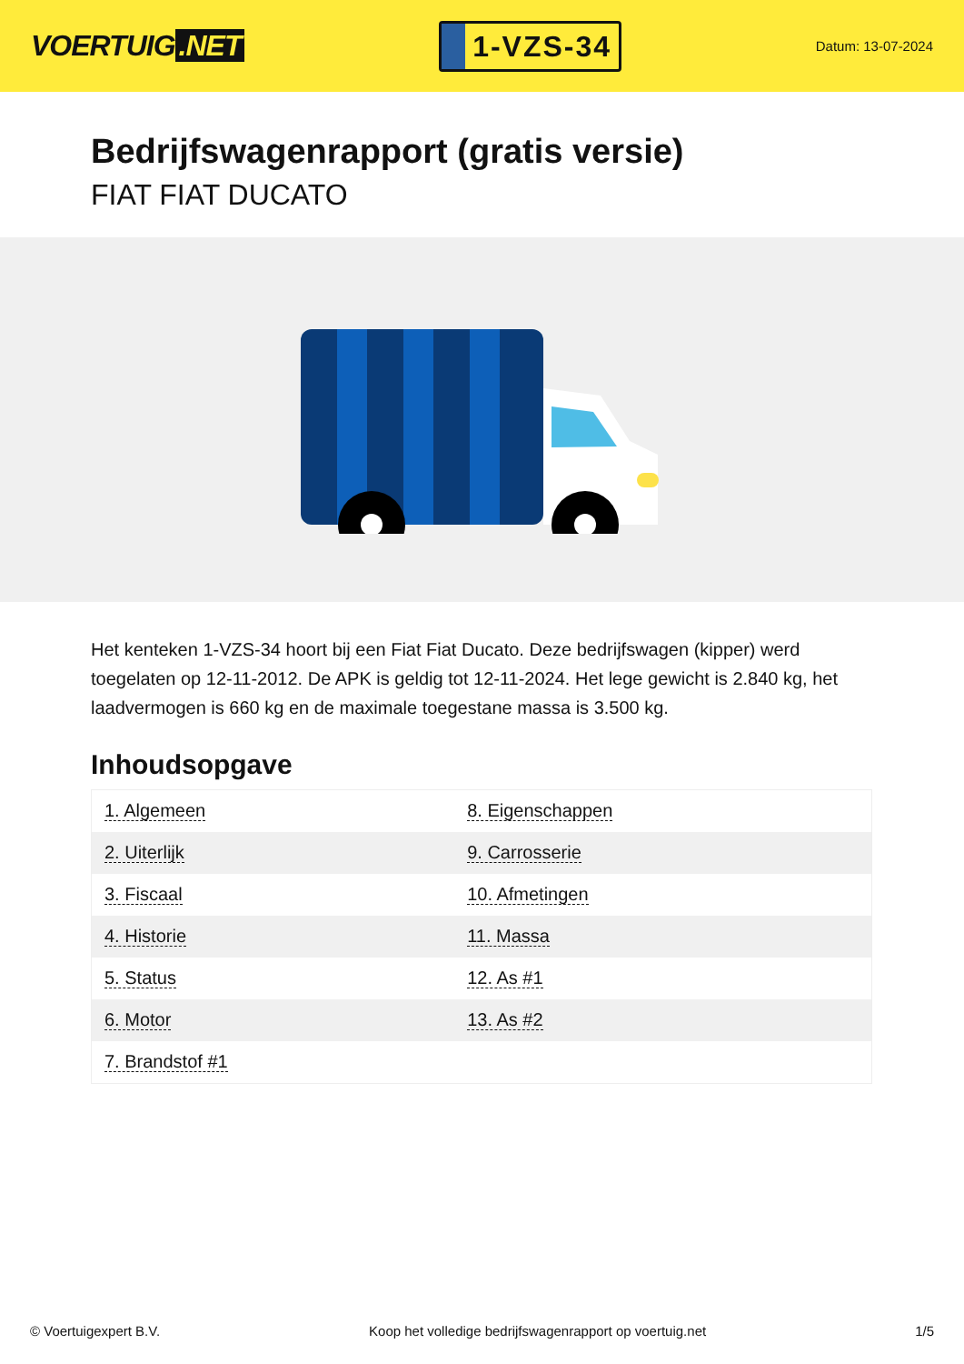VOERTUIG.NET
1-VZS-34
Datum: 13-07-2024
Bedrijfswagenrapport (gratis versie)
FIAT FIAT DUCATO
Het kenteken 1-VZS-34 hoort bij een Fiat Fiat Ducato. Deze bedrijfswagen (kipper) werd toegelaten op 12-11-2012. De APK is geldig tot 12-11-2024. Het lege gewicht is 2.840 kg, het laadvermogen is 660 kg en de maximale toegestane massa is 3.500 kg.
Inhoudsopgave
| 1. Algemeen | 8. Eigenschappen |
| 2. Uiterlijk | 9. Carrosserie |
| 3. Fiscaal | 10. Afmetingen |
| 4. Historie | 11. Massa |
| 5. Status | 12. As #1 |
| 6. Motor | 13. As #2 |
| 7. Brandstof #1 | |
© Voertuigexpert B.V. Koop het volledige bedrijfswagenrapport op voertuig.net 1/5